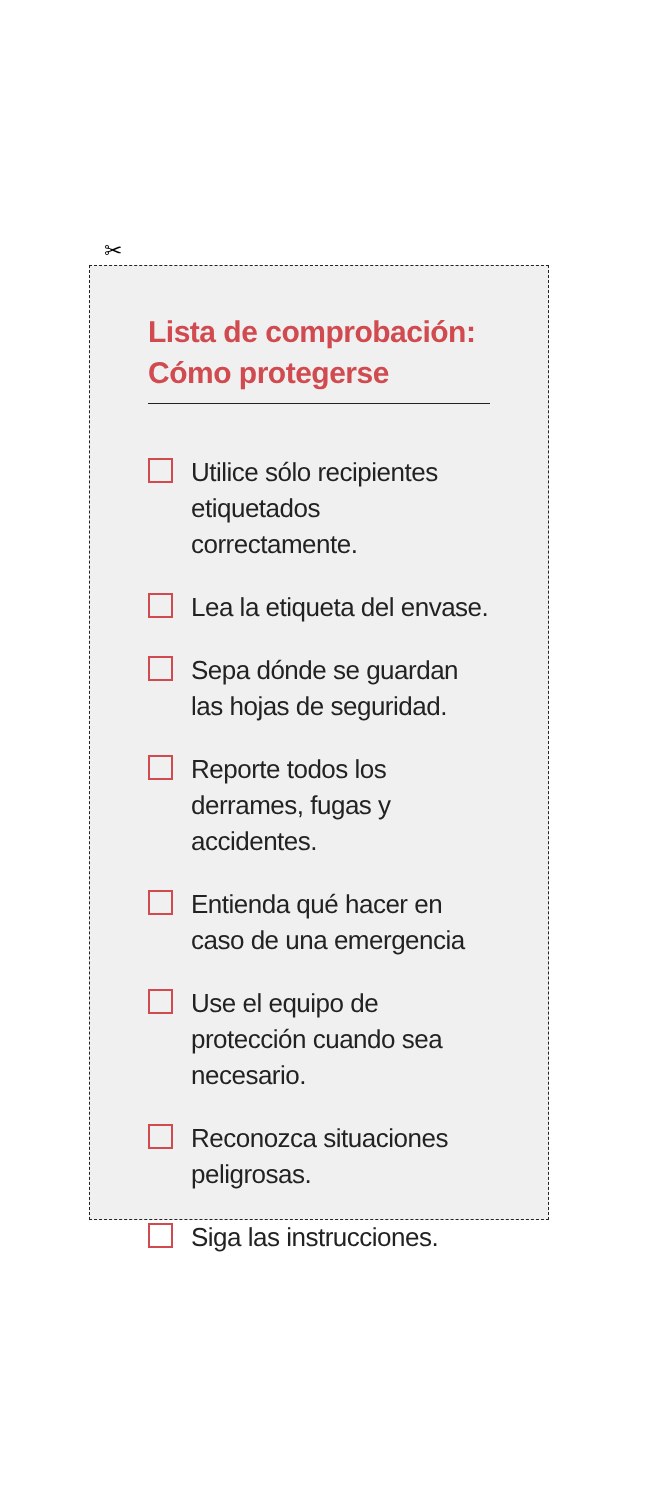✂
Lista de comprobación:
Cómo protegerse
Utilice sólo recipientes etiquetados correctamente.
Lea la etiqueta del envase.
Sepa dónde se guardan las hojas de seguridad.
Reporte todos los derrames, fugas y accidentes.
Entienda qué hacer en caso de una emergencia
Use el equipo de protección cuando sea necesario.
Reconozca situaciones peligrosas.
Siga las instrucciones.